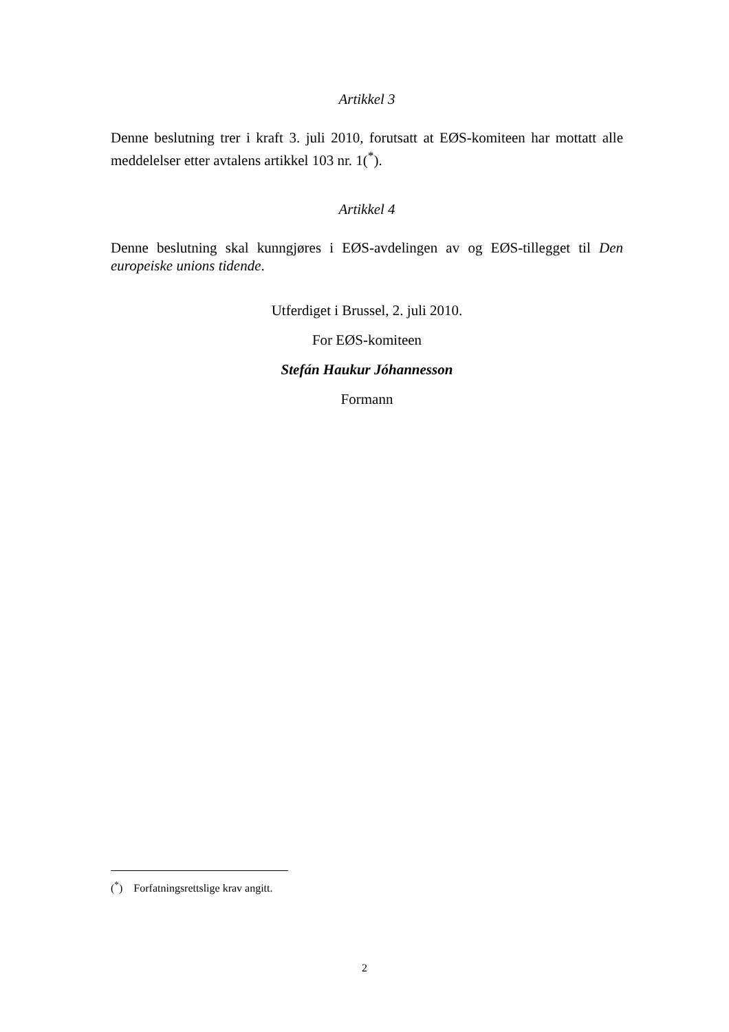Artikkel 3
Denne beslutning trer i kraft 3. juli 2010, forutsatt at EØS-komiteen har mottatt alle meddelelser etter avtalens artikkel 103 nr. 1(<sup>*</sup>).
Artikkel 4
Denne beslutning skal kunngjøres i EØS-avdelingen av og EØS-tillegget til Den europeiske unions tidende.
Utferdiget i Brussel, 2. juli 2010.
For EØS-komiteen
Stefán Haukur Jóhannesson
Formann
(<sup>*</sup>) Forfatningsrettslige krav angitt.
2